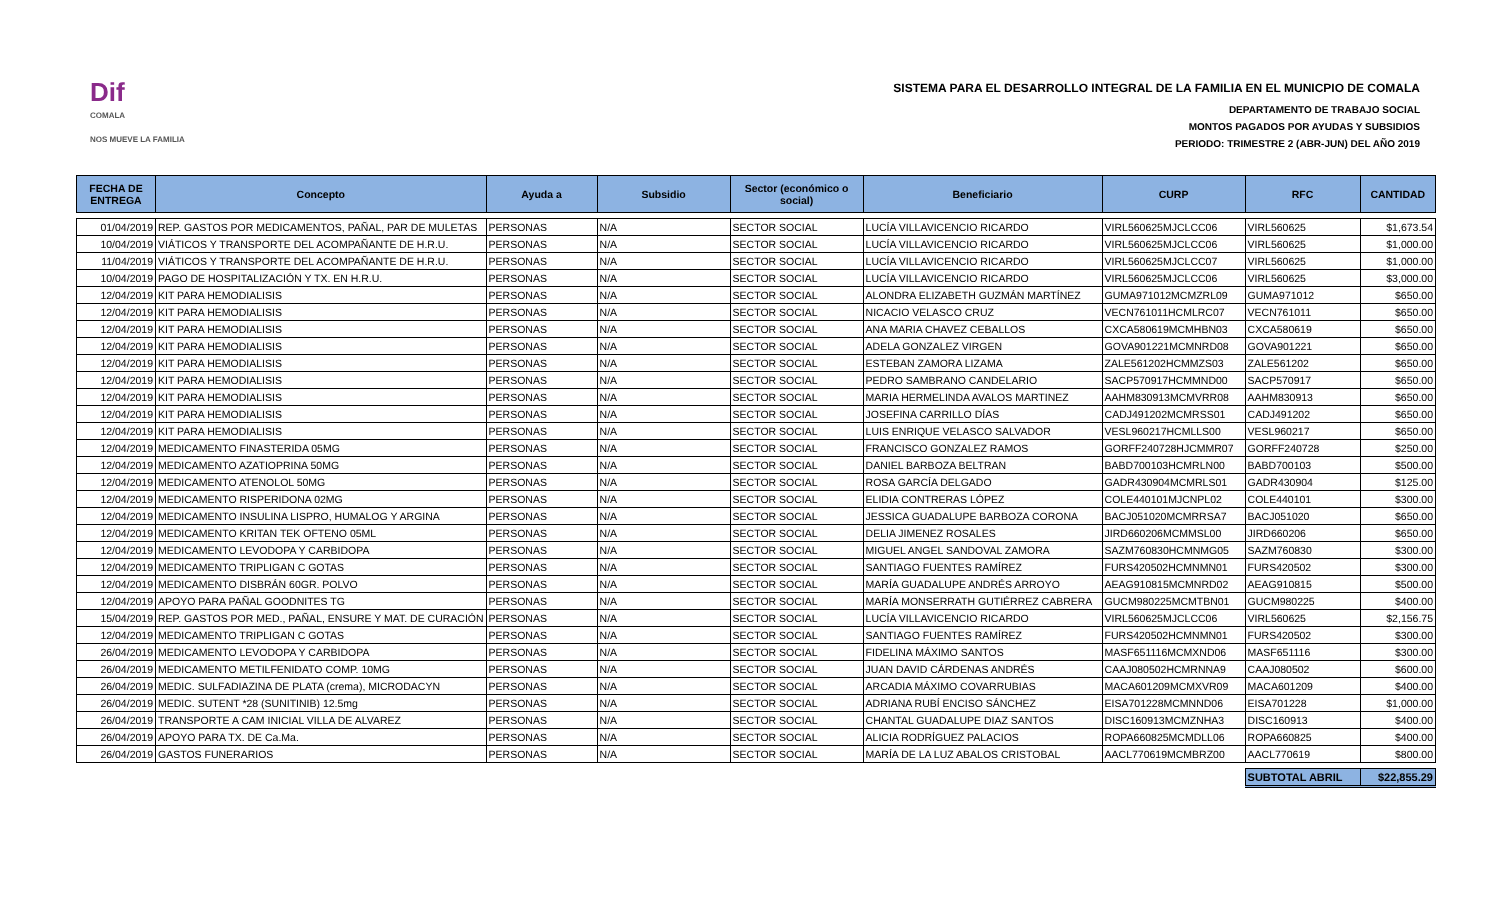Dif
COMALA
NOS MUEVE LA FAMILIA
SISTEMA PARA EL DESARROLLO INTEGRAL DE LA FAMILIA EN EL MUNICPIO DE COMALA
DEPARTAMENTO DE TRABAJO SOCIAL
MONTOS PAGADOS POR AYUDAS Y SUBSIDIOS
PERIODO: TRIMESTRE 2 (ABR-JUN) DEL AÑO 2019
| FECHA DE ENTREGA | Concepto | Ayuda a | Subsidio | Sector (económico o social) | Beneficiario | CURP | RFC | CANTIDAD |
| --- | --- | --- | --- | --- | --- | --- | --- | --- |
| 01/04/2019 | REP. GASTOS POR MEDICAMENTOS, PAÑAL, PAR DE MULETAS | PERSONAS | N/A | SECTOR SOCIAL | LUCÍA VILLAVICENCIO RICARDO | VIRL560625MJCLCC06 | VIRL560625 | $1,673.54 |
| 10/04/2019 | VIÁTICOS Y TRANSPORTE DEL ACOMPAÑANTE DE H.R.U. | PERSONAS | N/A | SECTOR SOCIAL | LUCÍA VILLAVICENCIO RICARDO | VIRL560625MJCLCC06 | VIRL560625 | $1,000.00 |
| 11/04/2019 | VIÁTICOS Y TRANSPORTE DEL ACOMPAÑANTE DE H.R.U. | PERSONAS | N/A | SECTOR SOCIAL | LUCÍA VILLAVICENCIO RICARDO | VIRL560625MJCLCC07 | VIRL560625 | $1,000.00 |
| 10/04/2019 | PAGO DE HOSPITALIZACIÓN Y TX. EN H.R.U. | PERSONAS | N/A | SECTOR SOCIAL | LUCÍA VILLAVICENCIO RICARDO | VIRL560625MJCLCC06 | VIRL560625 | $3,000.00 |
| 12/04/2019 | KIT PARA HEMODIALISIS | PERSONAS | N/A | SECTOR SOCIAL | ALONDRA ELIZABETH GUZMÁN MARTÍNEZ | GUMA971012MCMZRL09 | GUMA971012 | $650.00 |
| 12/04/2019 | KIT PARA HEMODIALISIS | PERSONAS | N/A | SECTOR SOCIAL | NICACIO VELASCO CRUZ | VECN761011HCMLRC07 | VECN761011 | $650.00 |
| 12/04/2019 | KIT PARA HEMODIALISIS | PERSONAS | N/A | SECTOR SOCIAL | ANA MARIA CHAVEZ CEBALLOS | CXCA580619MCMHBN03 | CXCA580619 | $650.00 |
| 12/04/2019 | KIT PARA HEMODIALISIS | PERSONAS | N/A | SECTOR SOCIAL | ADELA GONZALEZ VIRGEN | GOVA901221MCMNRD08 | GOVA901221 | $650.00 |
| 12/04/2019 | KIT PARA HEMODIALISIS | PERSONAS | N/A | SECTOR SOCIAL | ESTEBAN ZAMORA LIZAMA | ZALE561202HCMMZS03 | ZALE561202 | $650.00 |
| 12/04/2019 | KIT PARA HEMODIALISIS | PERSONAS | N/A | SECTOR SOCIAL | PEDRO SAMBRANO CANDELARIO | SACP570917HCMMND00 | SACP570917 | $650.00 |
| 12/04/2019 | KIT PARA HEMODIALISIS | PERSONAS | N/A | SECTOR SOCIAL | MARIA HERMELINDA AVALOS MARTINEZ | AAHM830913MCMVRR08 | AAHM830913 | $650.00 |
| 12/04/2019 | KIT PARA HEMODIALISIS | PERSONAS | N/A | SECTOR SOCIAL | JOSEFINA CARRILLO DÍAS | CADJ491202MCMRSS01 | CADJ491202 | $650.00 |
| 12/04/2019 | KIT PARA HEMODIALISIS | PERSONAS | N/A | SECTOR SOCIAL | LUIS ENRIQUE VELASCO SALVADOR | VESL960217HCMLLS00 | VESL960217 | $650.00 |
| 12/04/2019 | MEDICAMENTO FINASTERIDA 05MG | PERSONAS | N/A | SECTOR SOCIAL | FRANCISCO GONZALEZ RAMOS | GORFF240728HJCMMR07 | GORFF240728 | $250.00 |
| 12/04/2019 | MEDICAMENTO AZATIOPRINA 50MG | PERSONAS | N/A | SECTOR SOCIAL | DANIEL BARBOZA BELTRAN | BABD700103HCMRLN00 | BABD700103 | $500.00 |
| 12/04/2019 | MEDICAMENTO ATENOLOL 50MG | PERSONAS | N/A | SECTOR SOCIAL | ROSA GARCÍA DELGADO | GADR430904MCMRLS01 | GADR430904 | $125.00 |
| 12/04/2019 | MEDICAMENTO RISPERIDONA 02MG | PERSONAS | N/A | SECTOR SOCIAL | ELIDIA CONTRERAS LÓPEZ | COLE440101MJCNPL02 | COLE440101 | $300.00 |
| 12/04/2019 | MEDICAMENTO INSULINA LISPRO, HUMALOG Y ARGINA | PERSONAS | N/A | SECTOR SOCIAL | JESSICA GUADALUPE BARBOZA CORONA | BACJ051020MCMRRSA7 | BACJ051020 | $650.00 |
| 12/04/2019 | MEDICAMENTO KRITAN TEK OFTENO 05ML | PERSONAS | N/A | SECTOR SOCIAL | DELIA JIMENEZ ROSALES | JIRD660206MCMMSL00 | JIRD660206 | $650.00 |
| 12/04/2019 | MEDICAMENTO LEVODOPA Y CARBIDOPA | PERSONAS | N/A | SECTOR SOCIAL | MIGUEL ANGEL SANDOVAL ZAMORA | SAZM760830HCMNMG05 | SAZM760830 | $300.00 |
| 12/04/2019 | MEDICAMENTO TRIPLIGAN C GOTAS | PERSONAS | N/A | SECTOR SOCIAL | SANTIAGO FUENTES RAMÍREZ | FURS420502HCMNMN01 | FURS420502 | $300.00 |
| 12/04/2019 | MEDICAMENTO DISBRÁN 60GR. POLVO | PERSONAS | N/A | SECTOR SOCIAL | MARÍA GUADALUPE ANDRÉS ARROYO | AEAG910815MCMNRD02 | AEAG910815 | $500.00 |
| 12/04/2019 | APOYO PARA PAÑAL GOODNITES TG | PERSONAS | N/A | SECTOR SOCIAL | MARÍA MONSERRATH GUTIÉRREZ CABRERA | GUCM980225MCMTBN01 | GUCM980225 | $400.00 |
| 15/04/2019 | REP. GASTOS POR MED., PAÑAL, ENSURE Y MAT. DE CURACIÓN | PERSONAS | N/A | SECTOR SOCIAL | LUCÍA VILLAVICENCIO RICARDO | VIRL560625MJCLCC06 | VIRL560625 | $2,156.75 |
| 12/04/2019 | MEDICAMENTO TRIPLIGAN C GOTAS | PERSONAS | N/A | SECTOR SOCIAL | SANTIAGO FUENTES RAMÍREZ | FURS420502HCMNMN01 | FURS420502 | $300.00 |
| 26/04/2019 | MEDICAMENTO LEVODOPA Y CARBIDOPA | PERSONAS | N/A | SECTOR SOCIAL | FIDELINA MÁXIMO SANTOS | MASF651116MCMXND06 | MASF651116 | $300.00 |
| 26/04/2019 | MEDICAMENTO METILFENIDATO COMP. 10MG | PERSONAS | N/A | SECTOR SOCIAL | JUAN DAVID CÁRDENAS ANDRÉS | CAAJ080502HCMRNNA9 | CAAJ080502 | $600.00 |
| 26/04/2019 | MEDIC. SULFADIAZINA DE PLATA (crema), MICRODACYN | PERSONAS | N/A | SECTOR SOCIAL | ARCADIA MÁXIMO COVARRUBIAS | MACA601209MCMXVR09 | MACA601209 | $400.00 |
| 26/04/2019 | MEDIC. SUTENT *28 (SUNITINIB) 12.5mg | PERSONAS | N/A | SECTOR SOCIAL | ADRIANA RUBÍ ENCISO SÁNCHEZ | EISA701228MCMNND06 | EISA701228 | $1,000.00 |
| 26/04/2019 | TRANSPORTE A CAM INICIAL VILLA DE ALVAREZ | PERSONAS | N/A | SECTOR SOCIAL | CHANTAL GUADALUPE DIAZ SANTOS | DISC160913MCMZNHA3 | DISC160913 | $400.00 |
| 26/04/2019 | APOYO PARA TX. DE Ca.Ma. | PERSONAS | N/A | SECTOR SOCIAL | ALICIA RODRÍGUEZ PALACIOS | ROPA660825MCMDLL06 | ROPA660825 | $400.00 |
| 26/04/2019 | GASTOS FUNERARIOS | PERSONAS | N/A | SECTOR SOCIAL | MARÍA DE LA LUZ ABALOS CRISTOBAL | AACL770619MCMBRZ00 | AACL770619 | $800.00 |
| | | | | | | | SUBTOTAL ABRIL | $22,855.29 |